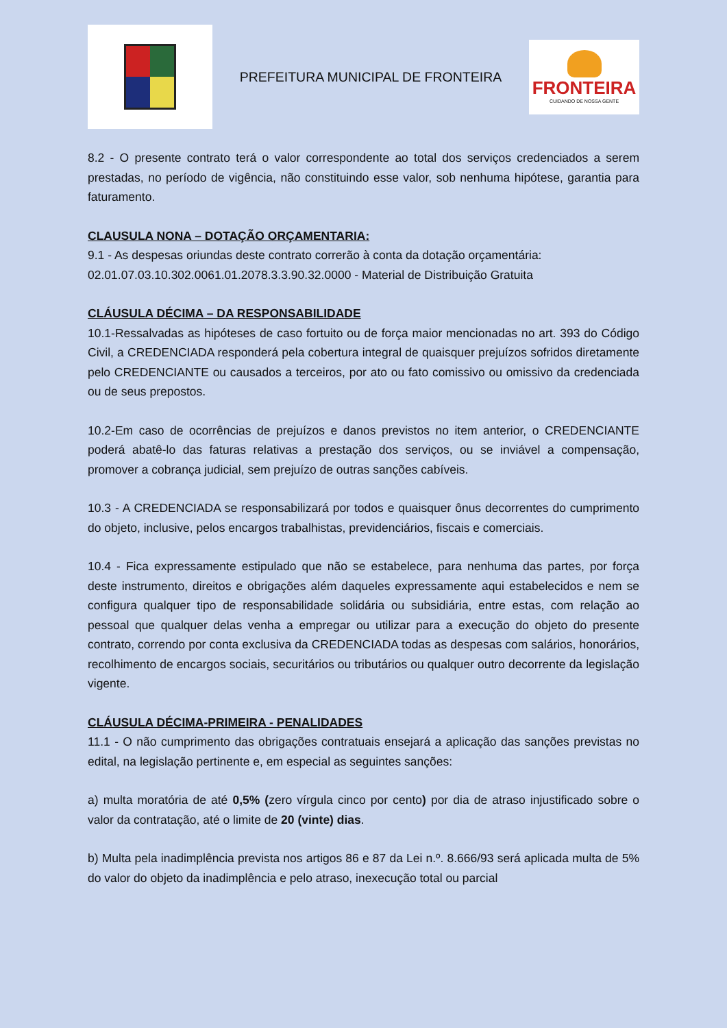PREFEITURA MUNICIPAL DE FRONTEIRA
FRONTEIRA
CUIDANDO DE NOSSA GENTE
8.2 - O presente contrato terá o valor correspondente ao total dos serviços credenciados a serem prestadas, no período de vigência, não constituindo esse valor, sob nenhuma hipótese, garantia para faturamento.
CLAUSULA NONA – DOTAÇÃO ORÇAMENTARIA:
9.1 - As despesas oriundas deste contrato correrão à conta da dotação orçamentária:
02.01.07.03.10.302.0061.01.2078.3.3.90.32.0000 - Material de Distribuição Gratuita
CLÁUSULA DÉCIMA – DA RESPONSABILIDADE
10.1-Ressalvadas as hipóteses de caso fortuito ou de força maior mencionadas no art. 393 do Código Civil, a CREDENCIADA responderá pela cobertura integral de quaisquer prejuízos sofridos diretamente pelo CREDENCIANTE ou causados a terceiros, por ato ou fato comissivo ou omissivo da credenciada ou de seus prepostos.
10.2-Em caso de ocorrências de prejuízos e danos previstos no item anterior, o CREDENCIANTE poderá abatê-lo das faturas relativas a prestação dos serviços, ou se inviável a compensação, promover a cobrança judicial, sem prejuízo de outras sanções cabíveis.
10.3 - A CREDENCIADA se responsabilizará por todos e quaisquer ônus decorrentes do cumprimento do objeto, inclusive, pelos encargos trabalhistas, previdenciários, fiscais e comerciais.
10.4 - Fica expressamente estipulado que não se estabelece, para nenhuma das partes, por força deste instrumento, direitos e obrigações além daqueles expressamente aqui estabelecidos e nem se configura qualquer tipo de responsabilidade solidária ou subsidiária, entre estas, com relação ao pessoal que qualquer delas venha a empregar ou utilizar para a execução do objeto do presente contrato, correndo por conta exclusiva da CREDENCIADA todas as despesas com salários, honorários, recolhimento de encargos sociais, securitários ou tributários ou qualquer outro decorrente da legislação vigente.
CLÁUSULA DÉCIMA-PRIMEIRA - PENALIDADES
11.1 - O não cumprimento das obrigações contratuais ensejará a aplicação das sanções previstas no edital, na legislação pertinente e, em especial as seguintes sanções:
a) multa moratória de até 0,5% (zero vírgula cinco por cento) por dia de atraso injustificado sobre o valor da contratação, até o limite de 20 (vinte) dias.
b) Multa pela inadimplência prevista nos artigos 86 e 87 da Lei n.º. 8.666/93 será aplicada multa de 5% do valor do objeto da inadimplência e pelo atraso, inexecução total ou parcial